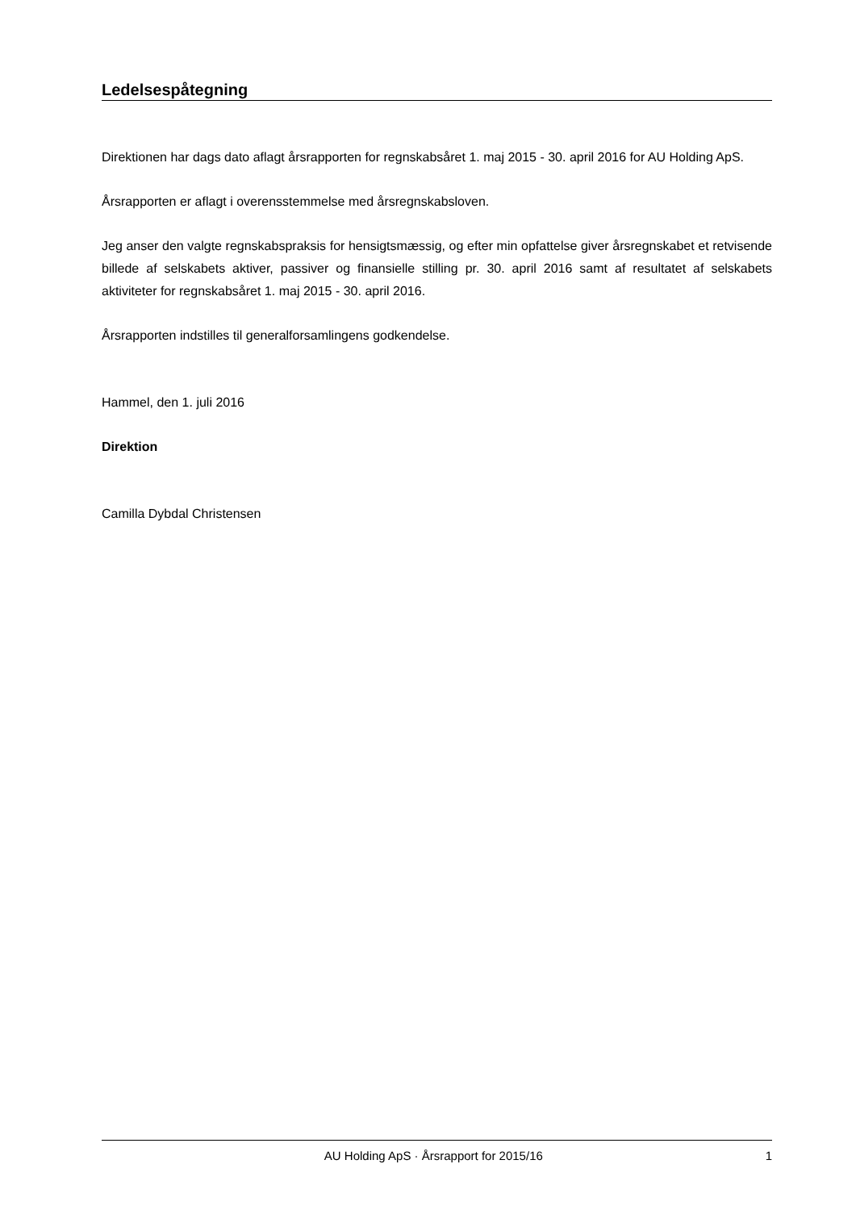Ledelsespåtegning
Direktionen har dags dato aflagt årsrapporten for regnskabsåret 1. maj 2015 - 30. april 2016 for AU Holding ApS.
Årsrapporten er aflagt i overensstemmelse med årsregnskabsloven.
Jeg anser den valgte regnskabspraksis for hensigtsmæssig, og efter min opfattelse giver årsregnskabet et retvisende billede af selskabets aktiver, passiver og finansielle stilling pr. 30. april 2016 samt af resultatet af selskabets aktiviteter for regnskabsåret 1. maj 2015 - 30. april 2016.
Årsrapporten indstilles til generalforsamlingens godkendelse.
Hammel, den 1. juli 2016
Direktion
Camilla Dybdal Christensen
AU Holding ApS · Årsrapport for 2015/16 1